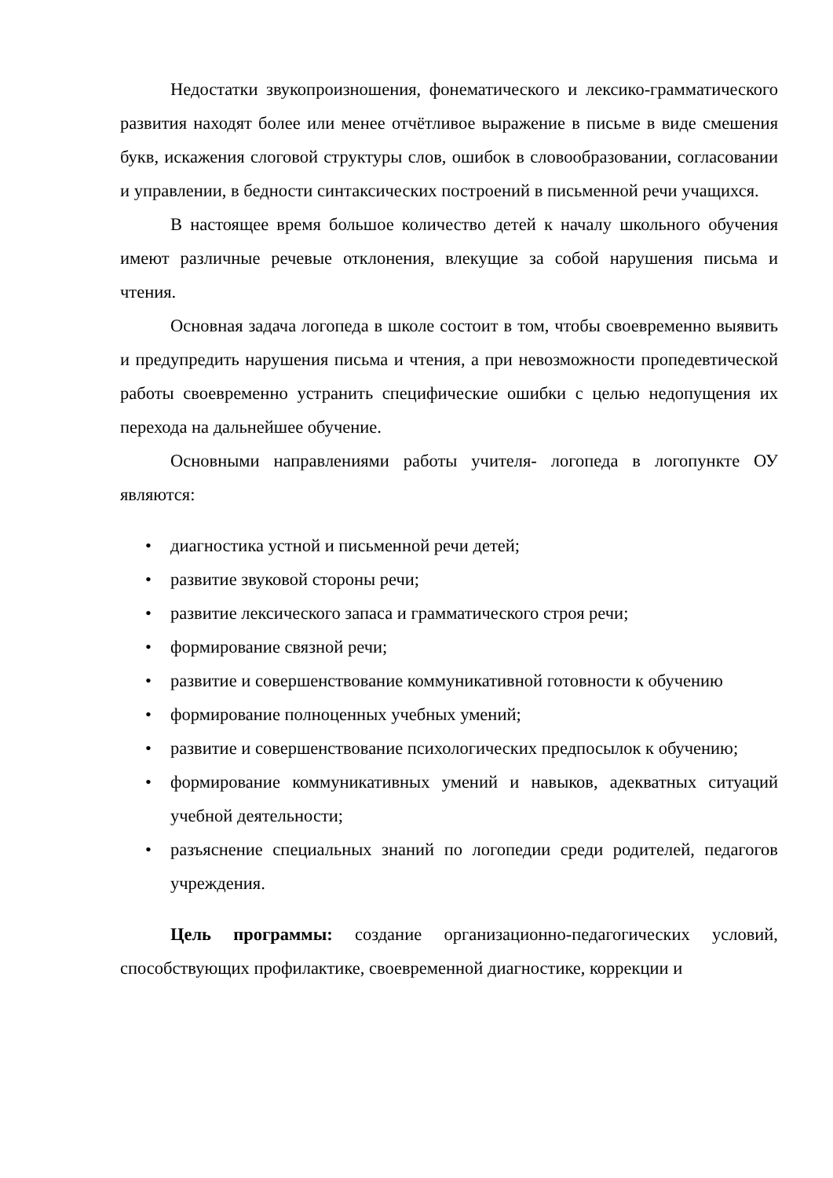Недостатки звукопроизношения, фонематического и лексико-грамматического развития находят более или менее отчётливое выражение в письме в виде смешения букв, искажения слоговой структуры слов, ошибок в словообразовании, согласовании и управлении, в бедности синтаксических построений в письменной речи учащихся.
В настоящее время большое количество детей к началу школьного обучения имеют различные речевые отклонения, влекущие за собой нарушения письма и чтения.
Основная задача логопеда в школе состоит в том, чтобы своевременно выявить и предупредить нарушения письма и чтения, а при невозможности пропедевтической работы своевременно устранить специфические ошибки с целью недопущения их перехода на дальнейшее обучение.
Основными направлениями работы учителя- логопеда в логопункте ОУ являются:
• диагностика устной и письменной речи детей;
• развитие звуковой стороны речи;
• развитие лексического запаса и грамматического строя речи;
• формирование связной речи;
• развитие и совершенствование коммуникативной готовности к обучению
• формирование полноценных учебных умений;
• развитие и совершенствование психологических предпосылок к обучению;
• формирование коммуникативных умений и навыков, адекватных ситуаций учебной деятельности;
• разъяснение специальных знаний по логопедии среди родителей, педагогов учреждения.
Цель программы: создание организационно-педагогических условий, способствующих профилактике, своевременной диагностике, коррекции и